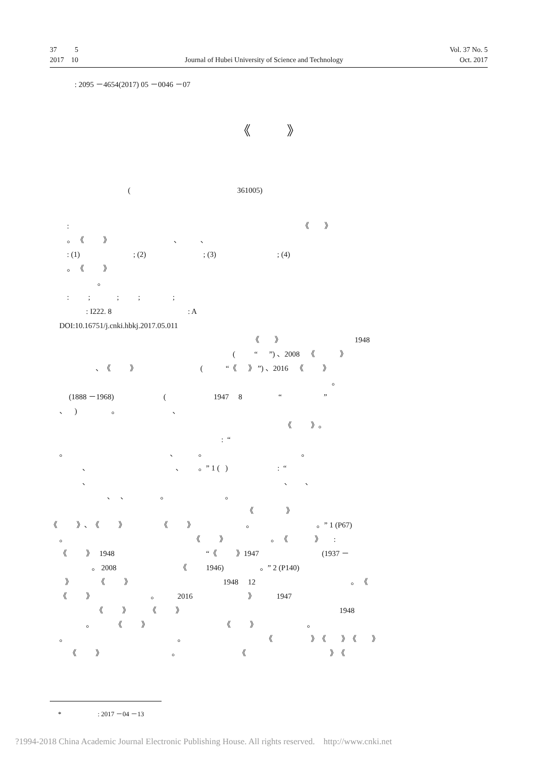37 5
2017 10
Journal of Hubei University of Science and Technology
Vol. 37 No. 5
Oct. 2017
: 2095 －4654(2017) 05 －0046 －07
《 》
( 361005)
: 《 》
。 《 》 、 、
: (1) ; (2) ; (3) ; (4)
。 《 》
。
: ; ; ; ;
: I222. 8 : A
DOI:10.16751/j.cnki.hbkj.2017.05.011
《 》 1948
( “ ”) 、2008 《 》
、《 》 ( “《 》 ”) 、2016 《 》
。
(1888 －1968) ( 1947 8 “ ”
、 ) 。 、
《 》。
: “
。 、 。 。
、 、 。” 1 ( ) : “
、 、 、
、 、 。 。
《 》
《 》、《 》 《 》 。 。” 1 (P67)
。 《 》 。 《 》 :
《 》 1948 “《 》1947 (1937 －
。 2008 《 1946) 。” 2 (P140)
》 《 》 1948 12 。 《
《 》 。 2016 》 1947
《 》 《 》 1948
。 《 》 《 》 。
。 。 《 》《 》《 》
《 》 。 《 》《
* : 2017 －04 －13
?1994-2018 China Academic Journal Electronic Publishing House. All rights reserved. http://www.cnki.net